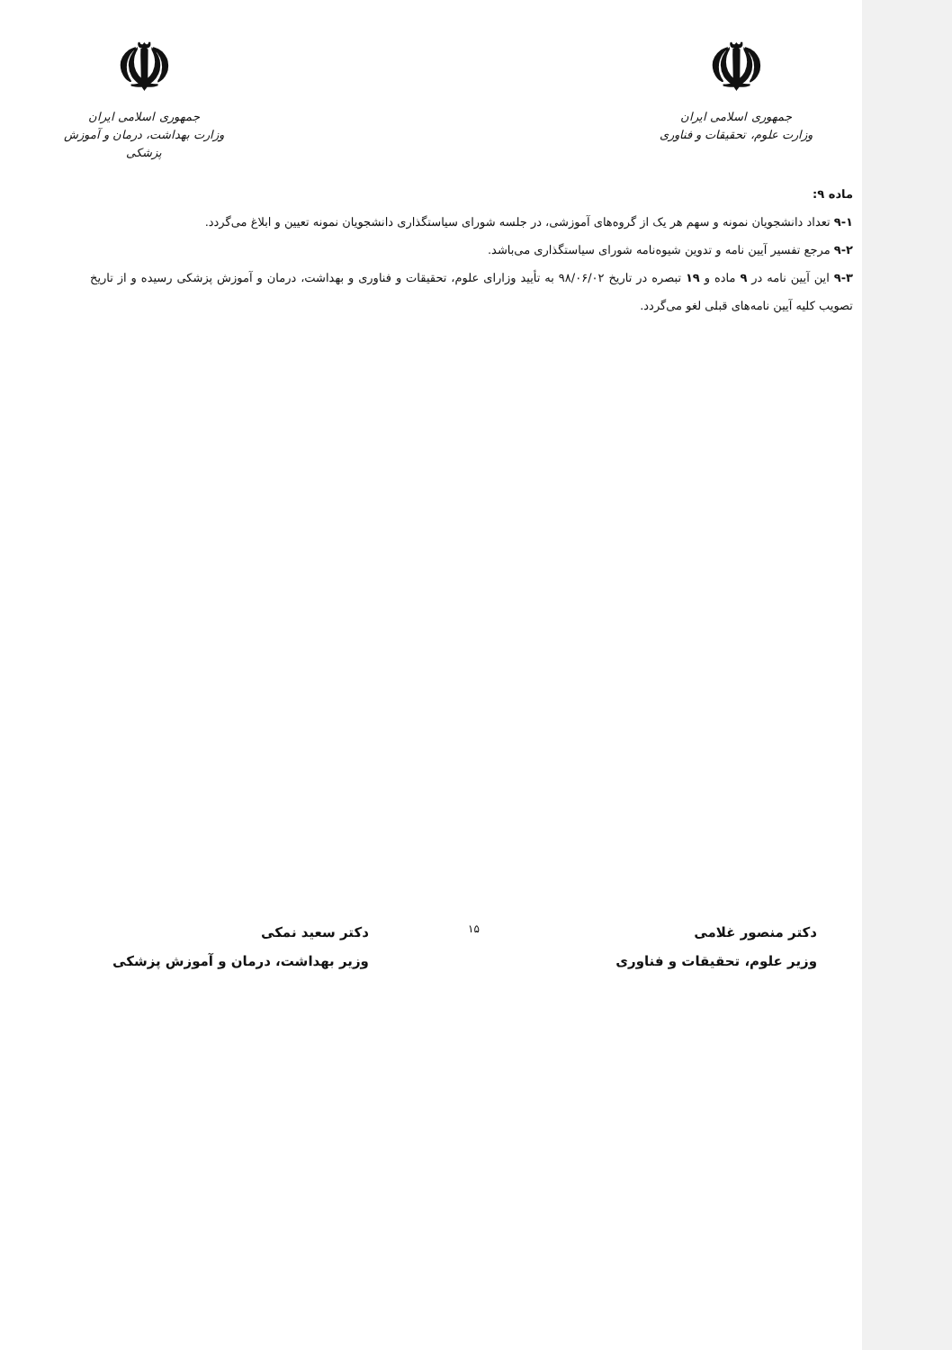☫
جمهوری اسلامی ایران
وزارت علوم، تحقیقات و فناوری
☫
جمهوری اسلامی ایران
وزارت بهداشت، درمان و آموزش پزشکی
ماده ۹:
۹-۱ تعداد دانشجویان نمونه و سهم هر یک از گروه‌های آموزشی، در جلسه شورای سیاستگذاری دانشجویان نمونه تعیین و ابلاغ می‌گردد.
۹-۲ مرجع تفسیر آیین نامه و تدوین شیوه‌نامه شورای سیاستگذاری می‌باشد.
۹-۳ این آیین نامه در ۹ ماده و ۱۹ تبصره در تاریخ ۹۸/۰۶/۰۲ به تأیید وزارای علوم، تحقیقات و فناوری و بهداشت، درمان و آموزش پزشکی رسیده و از تاریخ تصویب کلیه آیین نامه‌های قبلی لغو می‌گردد.
دکتر منصور غلامی
وزیر علوم، تحقیقات و فناوری
۱۵
دکتر سعید نمکی
وزیر بهداشت، درمان و آموزش پزشکی